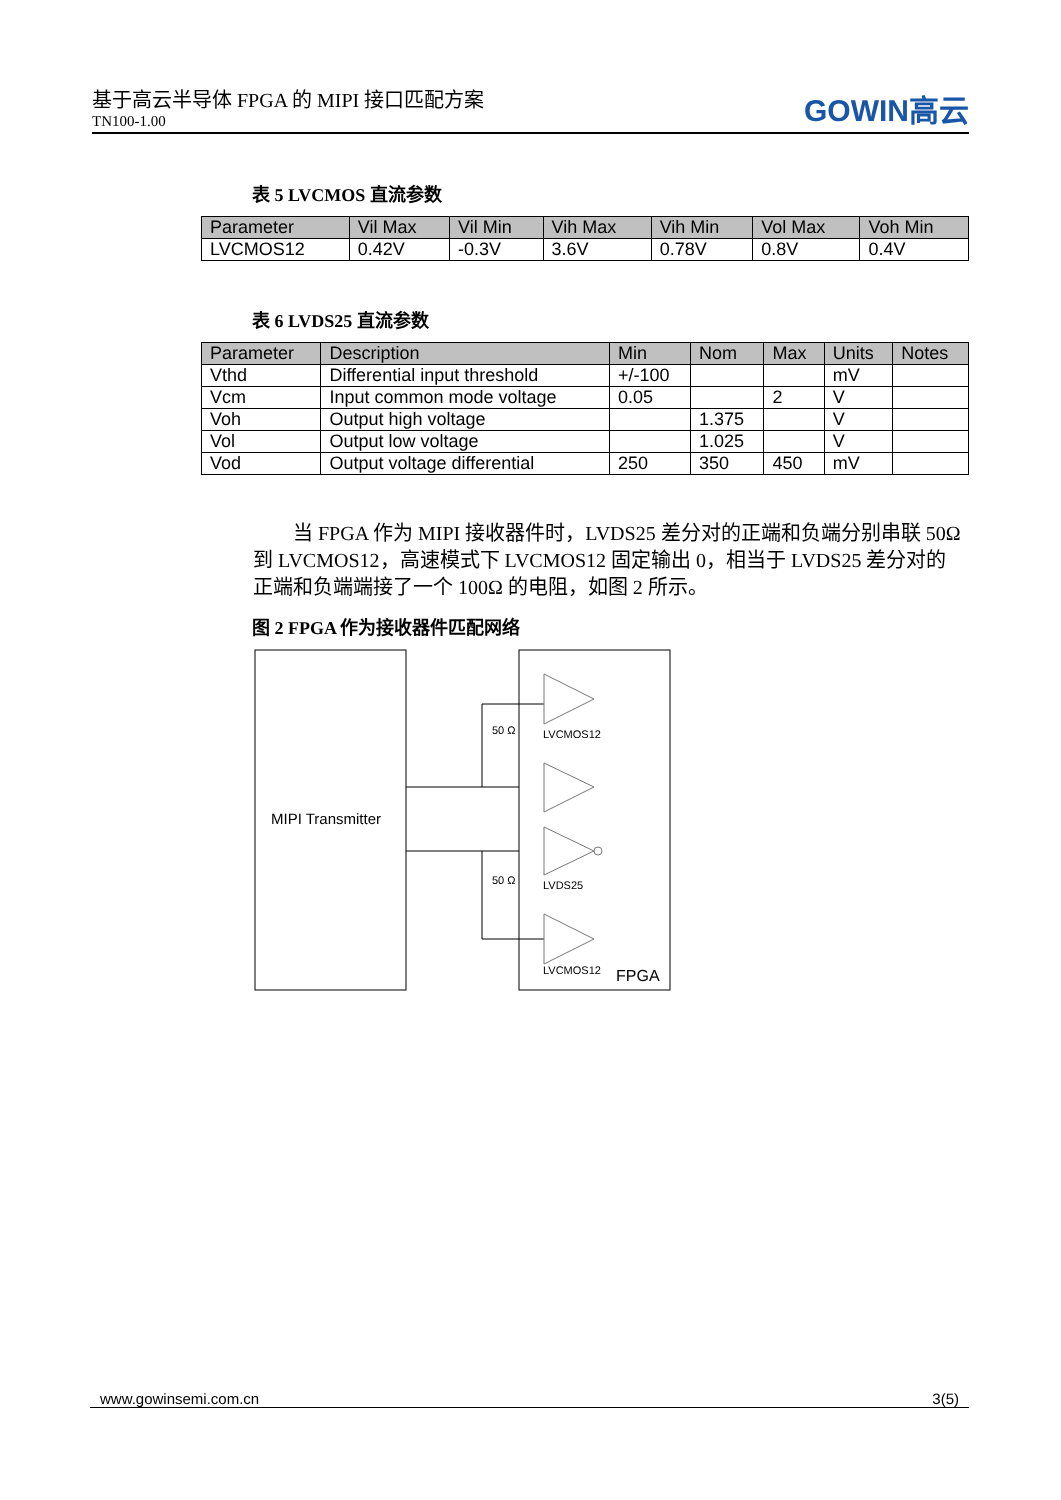基于高云半导体 FPGA 的 MIPI 接口匹配方案
TN100-1.00
GOWIN高云
表 5 LVCMOS 直流参数
| Parameter | Vil Max | Vil Min | Vih Max | Vih Min | Vol Max | Voh Min |
| --- | --- | --- | --- | --- | --- | --- |
| LVCMOS12 | 0.42V | -0.3V | 3.6V | 0.78V | 0.8V | 0.4V |
表 6 LVDS25 直流参数
| Parameter | Description | Min | Nom | Max | Units | Notes |
| --- | --- | --- | --- | --- | --- | --- |
| Vthd | Differential input threshold | +/-100 | | | mV | |
| Vcm | Input common mode voltage | 0.05 | | 2 | V | |
| Voh | Output high voltage | | 1.375 | | V | |
| Vol | Output low voltage | | 1.025 | | V | |
| Vod | Output voltage differential | 250 | 350 | 450 | mV | |
当 FPGA 作为 MIPI 接收器件时，LVDS25 差分对的正端和负端分别串联 50Ω 到 LVCMOS12，高速模式下 LVCMOS12 固定输出 0，相当于 LVDS25 差分对的正端和负端端接了一个 100Ω 的电阻，如图 2 所示。
图 2 FPGA 作为接收器件匹配网络
MIPI Transmitter
LVCMOS12
LVDS25
LVCMOS12
FPGA
50 Ω
50 Ω
www.gowinsemi.com.cn 3(5)